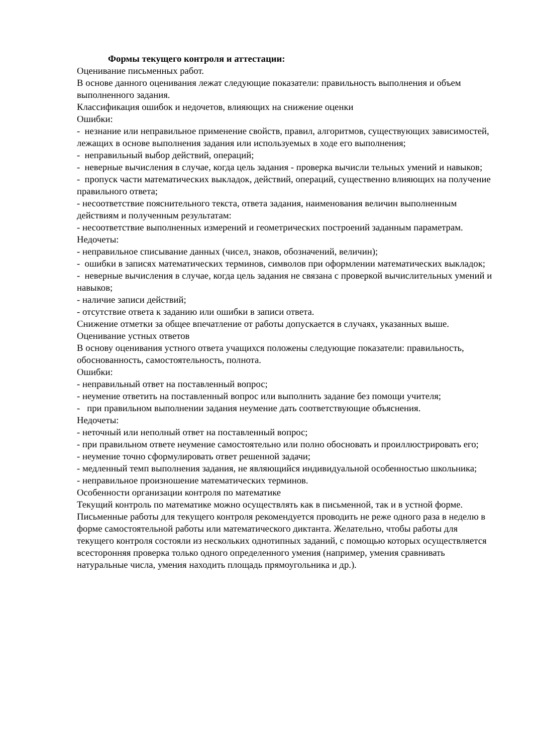Формы текущего контроля и аттестации:
Оценивание письменных работ.
В основе данного оценивания лежат следующие показатели: правильность выполнения и объем выполненного задания.
Классификация ошибок и недочетов, влияющих на снижение оценки
Ошибки:
- незнание или неправильное применение свойств, правил, алгоритмов, существующих зависимостей, лежащих в основе выполнения задания или используемых в ходе его выполнения;
- неправильный выбор действий, операций;
- неверные вычисления в случае, когда цель задания - проверка вычисли тельных умений и навыков;
- пропуск части математических выкладок, действий, операций, существенно влияющих на получение правильного ответа;
- несоответствие пояснительного текста, ответа задания, наименования величин выполненным действиям и полученным результатам:
- несоответствие выполненных измерений и геометрических построений заданным параметрам.
Недочеты:
- неправильное списывание данных (чисел, знаков, обозначений, величин);
- ошибки в записях математических терминов, символов при оформлении математических выкладок;
- неверные вычисления в случае, когда цель задания не связана с проверкой вычислительных умений и навыков;
- наличие записи действий;
- отсутствие ответа к заданию или ошибки в записи ответа.
Снижение отметки за общее впечатление от работы допускается в случаях, указанных выше.
Оценивание устных ответов
В основу оценивания устного ответа учащихся положены следующие показатели: правильность, обоснованность, самостоятельность, полнота.
Ошибки:
- неправильный ответ на поставленный вопрос;
- неумение ответить на поставленный вопрос или выполнить задание без помощи учителя;
- при правильном выполнении задания неумение дать соответствующие объяснения.
Недочеты:
- неточный или неполный ответ на поставленный вопрос;
- при правильном ответе неумение самостоятельно или полно обосновать и проиллюстрировать его;
- неумение точно сформулировать ответ решенной задачи;
- медленный темп выполнения задания, не являющийся индивидуальной особенностью школьника;
- неправильное произношение математических терминов.
Особенности организации контроля по математике
Текущий контроль по математике можно осуществлять как в письменной, так и в устной форме. Письменные работы для текущего контроля рекомендуется проводить не реже одного раза в неделю в форме самостоятельной работы или математического диктанта. Желательно, чтобы работы для текущего контроля состояли из нескольких однотипных заданий, с помощью которых осуществляется всесторонняя проверка только одного определенного умения (например, умения сравнивать натуральные числа, умения находить площадь прямоугольника и др.).